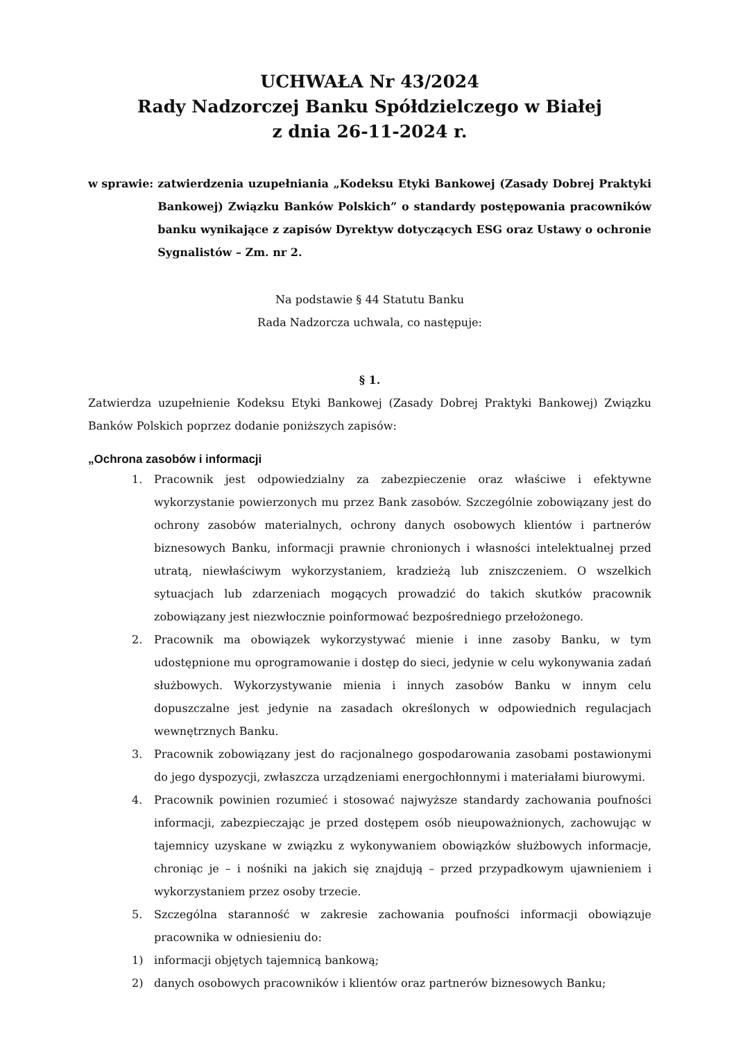UCHWAŁA Nr 43/2024
Rady Nadzorczej Banku Spółdzielczego w Białej
z dnia 26-11-2024 r.
w sprawie: zatwierdzenia uzupełniania „Kodeksu Etyki Bankowej (Zasady Dobrej Praktyki Bankowej) Związku Banków Polskich” o standardy postępowania pracowników banku wynikające z zapisów Dyrektyw dotyczących ESG oraz Ustawy o ochronie Sygnalistów – Zm. nr 2.
Na podstawie § 44 Statutu Banku
Rada Nadzorcza uchwala, co następuje:
§ 1.
Zatwierdza uzupełnienie Kodeksu Etyki Bankowej (Zasady Dobrej Praktyki Bankowej) Związku Banków Polskich poprzez dodanie poniższych zapisów:
„Ochrona zasobów i informacji
1. Pracownik jest odpowiedzialny za zabezpieczenie oraz właściwe i efektywne wykorzystanie powierzonych mu przez Bank zasobów. Szczególnie zobowiązany jest do ochrony zasobów materialnych, ochrony danych osobowych klientów i partnerów biznesowych Banku, informacji prawnie chronionych i własności intelektualnej przed utratą, niewłaściwym wykorzystaniem, kradzieżą lub zniszczeniem. O wszelkich sytuacjach lub zdarzeniach mogących prowadzić do takich skutków pracownik zobowiązany jest niezwłocznie poinformować bezpośredniego przełożonego.
2. Pracownik ma obowiązek wykorzystywać mienie i inne zasoby Banku, w tym udostępnione mu oprogramowanie i dostęp do sieci, jedynie w celu wykonywania zadań służbowych. Wykorzystywanie mienia i innych zasobów Banku w innym celu dopuszczalne jest jedynie na zasadach określonych w odpowiednich regulacjach wewnętrznych Banku.
3. Pracownik zobowiązany jest do racjonalnego gospodarowania zasobami postawionymi do jego dyspozycji, zwłaszcza urządzeniami energochłonnymi i materiałami biurowymi.
4. Pracownik powinien rozumieć i stosować najwyższe standardy zachowania poufności informacji, zabezpieczając je przed dostępem osób nieupoważnionych, zachowując w tajemnicy uzyskane w związku z wykonywaniem obowiązków służbowych informacje, chroniąc je – i nośniki na jakich się znajdują – przed przypadkowym ujawnieniem i wykorzystaniem przez osoby trzecie.
5. Szczególna staranność w zakresie zachowania poufności informacji obowiązuje pracownika w odniesieniu do:
1) informacji objętych tajemnicą bankową;
2) danych osobowych pracowników i klientów oraz partnerów biznesowych Banku;